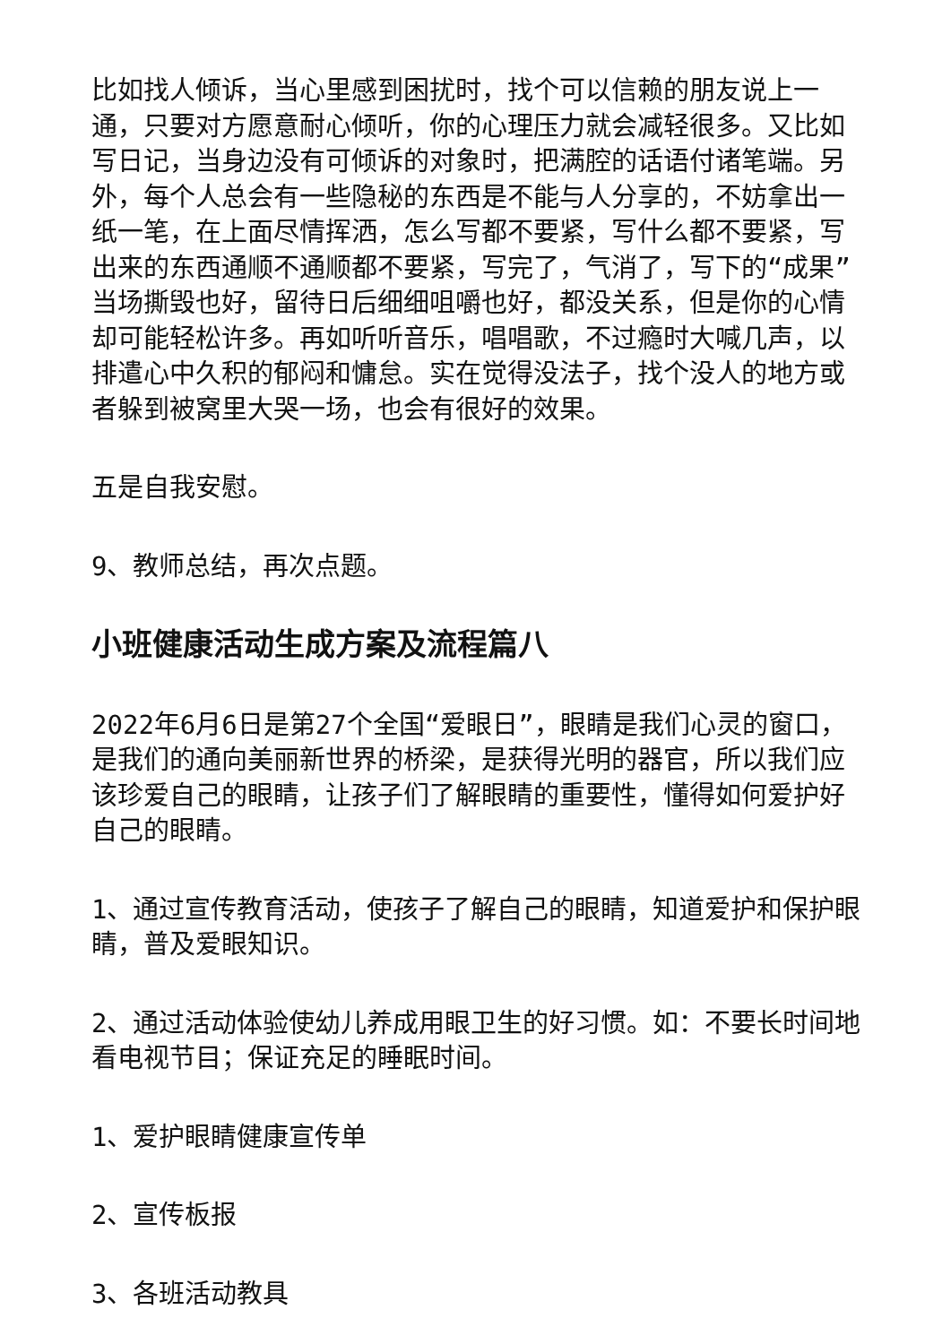比如找人倾诉，当心里感到困扰时，找个可以信赖的朋友说上一通，只要对方愿意耐心倾听，你的心理压力就会减轻很多。又比如写日记，当身边没有可倾诉的对象时，把满腔的话语付诸笔端。另外，每个人总会有一些隐秘的东西是不能与人分享的，不妨拿出一纸一笔，在上面尽情挥洒，怎么写都不要紧，写什么都不要紧，写出来的东西通顺不通顺都不要紧，写完了，气消了，写下的“成果”当场撕毁也好，留待日后细细咀嚼也好，都没关系，但是你的心情却可能轻松许多。再如听听音乐，唱唱歌，不过瘾时大喊几声，以排遣心中久积的郁闷和慵怠。实在觉得没法子，找个没人的地方或者躲到被窝里大哭一场，也会有很好的效果。
五是自我安慰。
9、教师总结，再次点题。
小班健康活动生成方案及流程篇八
2022年6月6日是第27个全国“爱眼日”，眼睛是我们心灵的窗口，是我们的通向美丽新世界的桥梁，是获得光明的器官，所以我们应该珍爱自己的眼睛，让孩子们了解眼睛的重要性，懂得如何爱护好自己的眼睛。
1、通过宣传教育活动，使孩子了解自己的眼睛，知道爱护和保护眼睛，普及爱眼知识。
2、通过活动体验使幼儿养成用眼卫生的好习惯。如：不要长时间地看电视节目；保证充足的睡眠时间。
1、爱护眼睛健康宣传单
2、宣传板报
3、各班活动教具